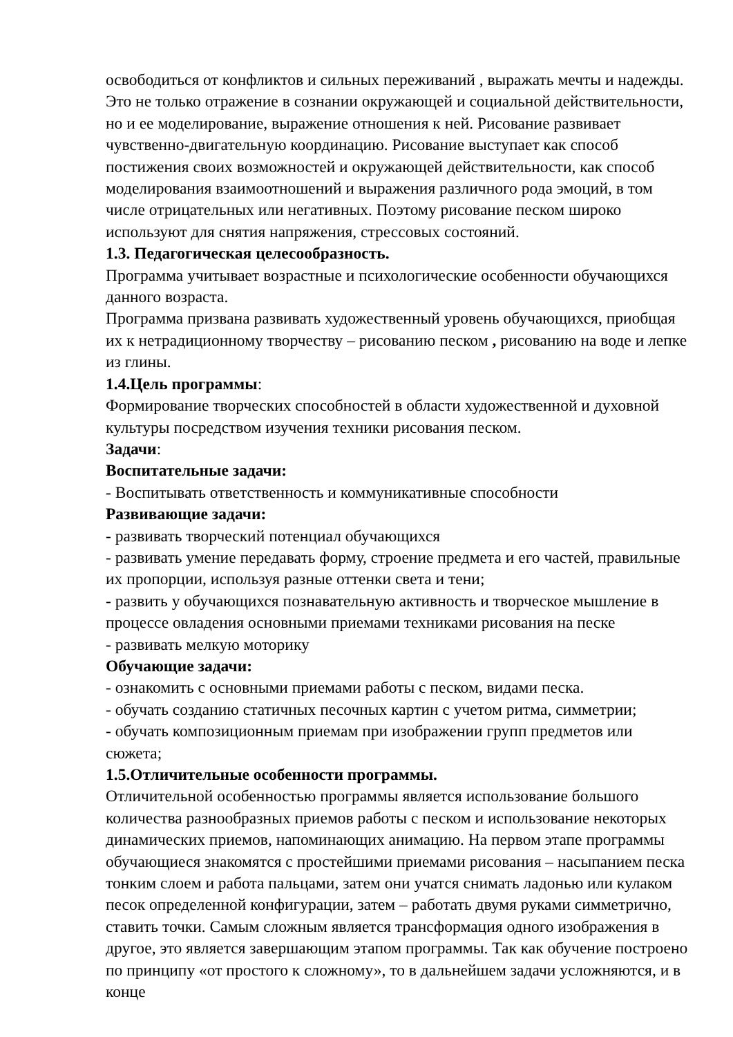освободиться от конфликтов и сильных переживаний , выражать мечты и надежды. Это не только отражение в сознании окружающей и социальной действительности, но и ее моделирование, выражение отношения к ней. Рисование развивает чувственно-двигательную координацию. Рисование выступает как способ постижения своих возможностей и окружающей действительности, как способ моделирования взаимоотношений и выражения различного рода эмоций, в том числе отрицательных или негативных. Поэтому рисование песком широко используют для снятия напряжения, стрессовых состояний.
1.3. Педагогическая целесообразность.
Программа учитывает возрастные и психологические особенности обучающихся данного возраста.
Программа призвана развивать художественный уровень обучающихся, приобщая их к нетрадиционному творчеству – рисованию песком , рисованию на воде и лепке из глины.
1.4.Цель программы:
Формирование творческих способностей в области художественной и духовной культуры посредством изучения техники рисования песком.
Задачи:
Воспитательные задачи:
- Воспитывать ответственность и коммуникативные способности
Развивающие задачи:
- развивать творческий потенциал обучающихся
- развивать умение передавать форму, строение предмета и его частей, правильные их пропорции, используя разные оттенки света и тени;
- развить у обучающихся познавательную активность и творческое мышление в процессе овладения основными приемами техниками рисования на песке
- развивать мелкую моторику
Обучающие задачи:
- ознакомить с основными приемами работы с песком, видами песка.
- обучать созданию статичных песочных картин с учетом ритма, симметрии;
- обучать композиционным приемам при изображении групп предметов или сюжета;
1.5.Отличительные особенности программы.
Отличительной особенностью программы является использование большого количества разнообразных приемов работы с песком и использование некоторых динамических приемов, напоминающих анимацию. На первом этапе программы обучающиеся знакомятся с простейшими приемами рисования – насыпанием песка тонким слоем и работа пальцами, затем они учатся снимать ладонью или кулаком песок определенной конфигурации, затем – работать двумя руками симметрично, ставить точки. Самым сложным является трансформация одного изображения в другое, это является завершающим этапом программы. Так как обучение построено по принципу «от простого к сложному», то в дальнейшем задачи усложняются, и в конце